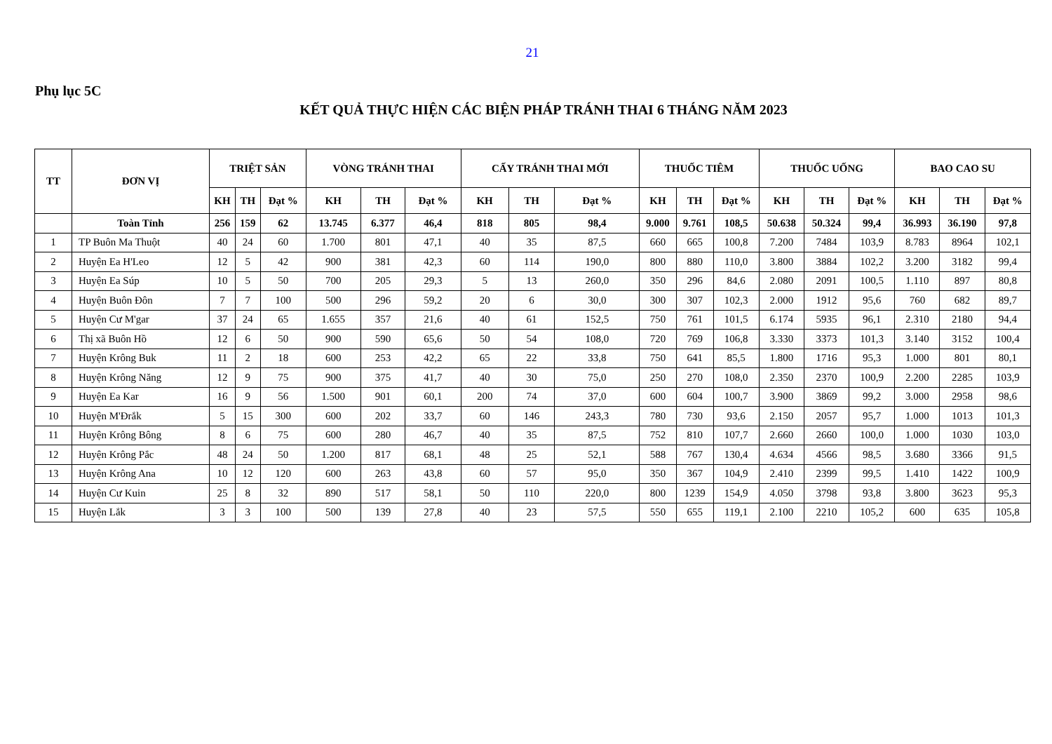21
Phụ lục 5C
KẾT QUẢ THỰC HIỆN CÁC BIỆN PHÁP TRÁNH THAI 6 THÁNG NĂM 2023
| TT | ĐƠN VỊ | TRIỆT SẢN | | | VÒNG TRÁNH THAI | | | CẤY TRÁNH THAI MỚI | | | THUỐC TIÊM | | | THUỐC UỐNG | | | BAO CAO SU | | |
| --- | --- | --- | --- | --- | --- | --- | --- | --- | --- | --- | --- | --- | --- | --- | --- | --- | --- | --- | --- |
| | | KH | TH | Đạt % | KH | TH | Đạt % | KH | TH | Đạt % | KH | TH | Đạt % | KH | TH | Đạt % | KH | TH | Đạt % |
| | Toàn Tỉnh | 256 | 159 | 62 | 13.745 | 6.377 | 46,4 | 818 | 805 | 98,4 | 9.000 | 9.761 | 108,5 | 50.638 | 50.324 | 99,4 | 36.993 | 36.190 | 97,8 |
| 1 | TP Buôn Ma Thuột | 40 | 24 | 60 | 1.700 | 801 | 47,1 | 40 | 35 | 87,5 | 660 | 665 | 100,8 | 7.200 | 7484 | 103,9 | 8.783 | 8964 | 102,1 |
| 2 | Huyện Ea H'Leo | 12 | 5 | 42 | 900 | 381 | 42,3 | 60 | 114 | 190,0 | 800 | 880 | 110,0 | 3.800 | 3884 | 102,2 | 3.200 | 3182 | 99,4 |
| 3 | Huyện Ea Súp | 10 | 5 | 50 | 700 | 205 | 29,3 | 5 | 13 | 260,0 | 350 | 296 | 84,6 | 2.080 | 2091 | 100,5 | 1.110 | 897 | 80,8 |
| 4 | Huyện Buôn Đôn | 7 | 7 | 100 | 500 | 296 | 59,2 | 20 | 6 | 30,0 | 300 | 307 | 102,3 | 2.000 | 1912 | 95,6 | 760 | 682 | 89,7 |
| 5 | Huyện Cư M'gar | 37 | 24 | 65 | 1.655 | 357 | 21,6 | 40 | 61 | 152,5 | 750 | 761 | 101,5 | 6.174 | 5935 | 96,1 | 2.310 | 2180 | 94,4 |
| 6 | Thị xã Buôn Hồ | 12 | 6 | 50 | 900 | 590 | 65,6 | 50 | 54 | 108,0 | 720 | 769 | 106,8 | 3.330 | 3373 | 101,3 | 3.140 | 3152 | 100,4 |
| 7 | Huyện Krông Buk | 11 | 2 | 18 | 600 | 253 | 42,2 | 65 | 22 | 33,8 | 750 | 641 | 85,5 | 1.800 | 1716 | 95,3 | 1.000 | 801 | 80,1 |
| 8 | Huyện Krông Năng | 12 | 9 | 75 | 900 | 375 | 41,7 | 40 | 30 | 75,0 | 250 | 270 | 108,0 | 2.350 | 2370 | 100,9 | 2.200 | 2285 | 103,9 |
| 9 | Huyện Ea Kar | 16 | 9 | 56 | 1.500 | 901 | 60,1 | 200 | 74 | 37,0 | 600 | 604 | 100,7 | 3.900 | 3869 | 99,2 | 3.000 | 2958 | 98,6 |
| 10 | Huyện M'Đrắk | 5 | 15 | 300 | 600 | 202 | 33,7 | 60 | 146 | 243,3 | 780 | 730 | 93,6 | 2.150 | 2057 | 95,7 | 1.000 | 1013 | 101,3 |
| 11 | Huyện Krông Bông | 8 | 6 | 75 | 600 | 280 | 46,7 | 40 | 35 | 87,5 | 752 | 810 | 107,7 | 2.660 | 2660 | 100,0 | 1.000 | 1030 | 103,0 |
| 12 | Huyện Krông Pắc | 48 | 24 | 50 | 1.200 | 817 | 68,1 | 48 | 25 | 52,1 | 588 | 767 | 130,4 | 4.634 | 4566 | 98,5 | 3.680 | 3366 | 91,5 |
| 13 | Huyện Krông Ana | 10 | 12 | 120 | 600 | 263 | 43,8 | 60 | 57 | 95,0 | 350 | 367 | 104,9 | 2.410 | 2399 | 99,5 | 1.410 | 1422 | 100,9 |
| 14 | Huyện Cư Kuin | 25 | 8 | 32 | 890 | 517 | 58,1 | 50 | 110 | 220,0 | 800 | 1239 | 154,9 | 4.050 | 3798 | 93,8 | 3.800 | 3623 | 95,3 |
| 15 | Huyện Lắk | 3 | 3 | 100 | 500 | 139 | 27,8 | 40 | 23 | 57,5 | 550 | 655 | 119,1 | 2.100 | 2210 | 105,2 | 600 | 635 | 105,8 |